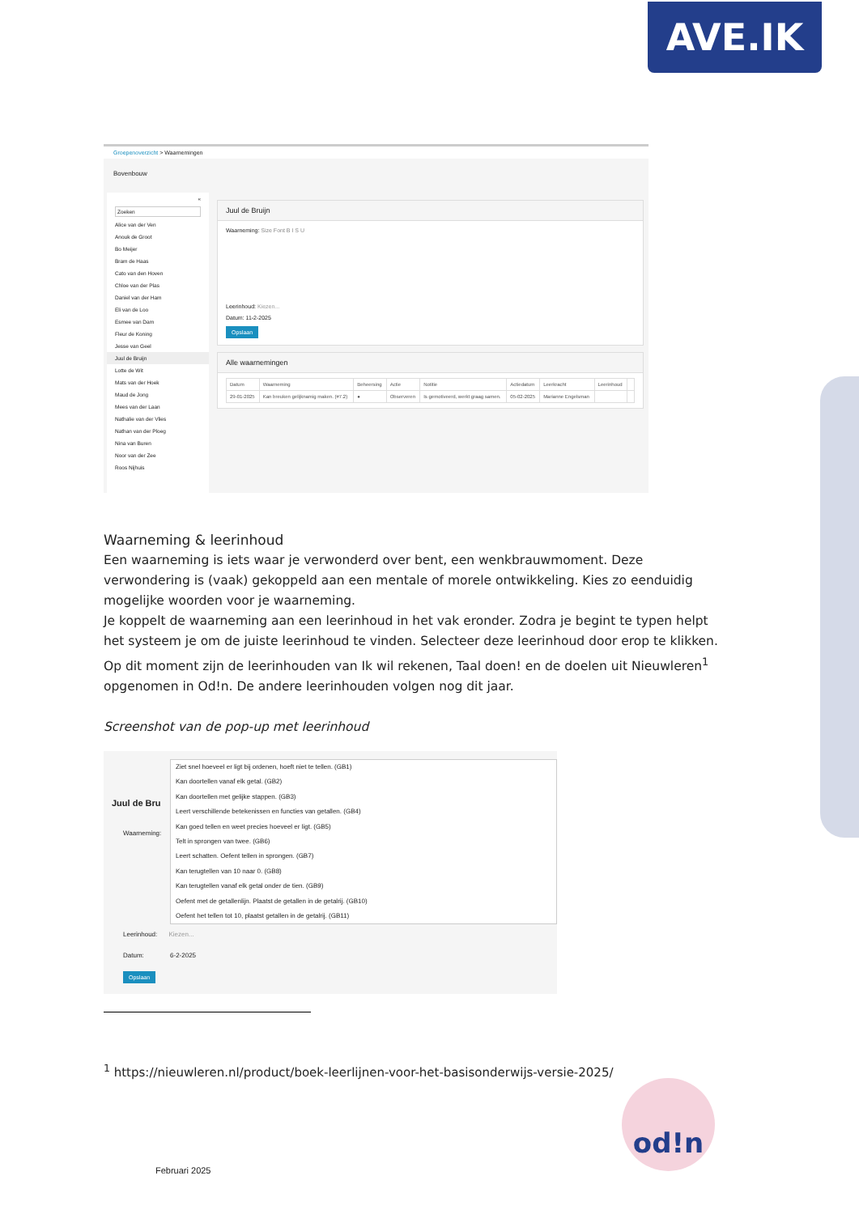AVE.IK
Groepenoverzicht > Waarnemingen
Bovenbouw
«
Zoeken
Alice van der Ven
Anouk de Groot
Bo Meijer
Bram de Haas
Cato van den Hoven
Chloe van der Plas
Daniel van der Ham
Eli van de Loo
Esmee van Dam
Fleur de Koning
Jesse van Geel
Juul de Bruijn
Lotte de Wit
Mats van der Hoek
Maud de Jong
Mees van der Laan
Nathalie van der Vlies
Nathan van der Ploeg
Nina van Buren
Noor van der Zee
Roos Nijhuis
Juul de Bruijn
Waarneming: Size Font B I S U
Leerinhoud: Kiezen...
Datum: 11-2-2025
Opslaan
Alle waarnemingen
| Datum | Waarneming | Beheersing | Actie | Notitie | Actiedatum | Leerkracht | Leerinhoud | |
| --- | --- | --- | --- | --- | --- | --- | --- | --- |
| 29-01-2025 | Kan breuken gelijknamig maken. (#7.2) | ● | Observeren | Is gemotiveerd, werkt graag samen. | 05-02-2025 | Marianne Engelsman | | |
Waarneming & leerinhoud
Een waarneming is iets waar je verwonderd over bent, een wenkbrauwmoment. Deze verwondering is (vaak) gekoppeld aan een mentale of morele ontwikkeling. Kies zo eenduidig mogelijke woorden voor je waarneming.
Je koppelt de waarneming aan een leerinhoud in het vak eronder. Zodra je begint te typen helpt het systeem je om de juiste leerinhoud te vinden. Selecteer deze leerinhoud door erop te klikken. Op dit moment zijn de leerinhouden van Ik wil rekenen, Taal doen! en de doelen uit Nieuwleren<sup>1</sup> opgenomen in Od!n. De andere leerinhouden volgen nog dit jaar.
Screenshot van de pop-up met leerinhoud
Juul de Bru
Waarneming:
Ziet snel hoeveel er ligt bij ordenen, hoeft niet te tellen. (GB1)
Kan doortellen vanaf elk getal. (GB2)
Kan doortellen met gelijke stappen. (GB3)
Leert verschillende betekenissen en functies van getallen. (GB4)
Kan goed tellen en weet precies hoeveel er ligt. (GB5)
Telt in sprongen van twee. (GB6)
Leert schatten. Oefent tellen in sprongen. (GB7)
Kan terugtellen van 10 naar 0. (GB8)
Kan terugtellen vanaf elk getal onder de tien. (GB9)
Oefent met de getallenlijn. Plaatst de getallen in de getalrij. (GB10)
Oefent het tellen tot 10, plaatst getallen in de getalrij. (GB11)
Leerinhoud: Kiezen...
Datum: 6-2-2025
Opslaan
<sup>1</sup> https://nieuwleren.nl/product/boek-leerlijnen-voor-het-basisonderwijs-versie-2025/
od!n
Februari 2025